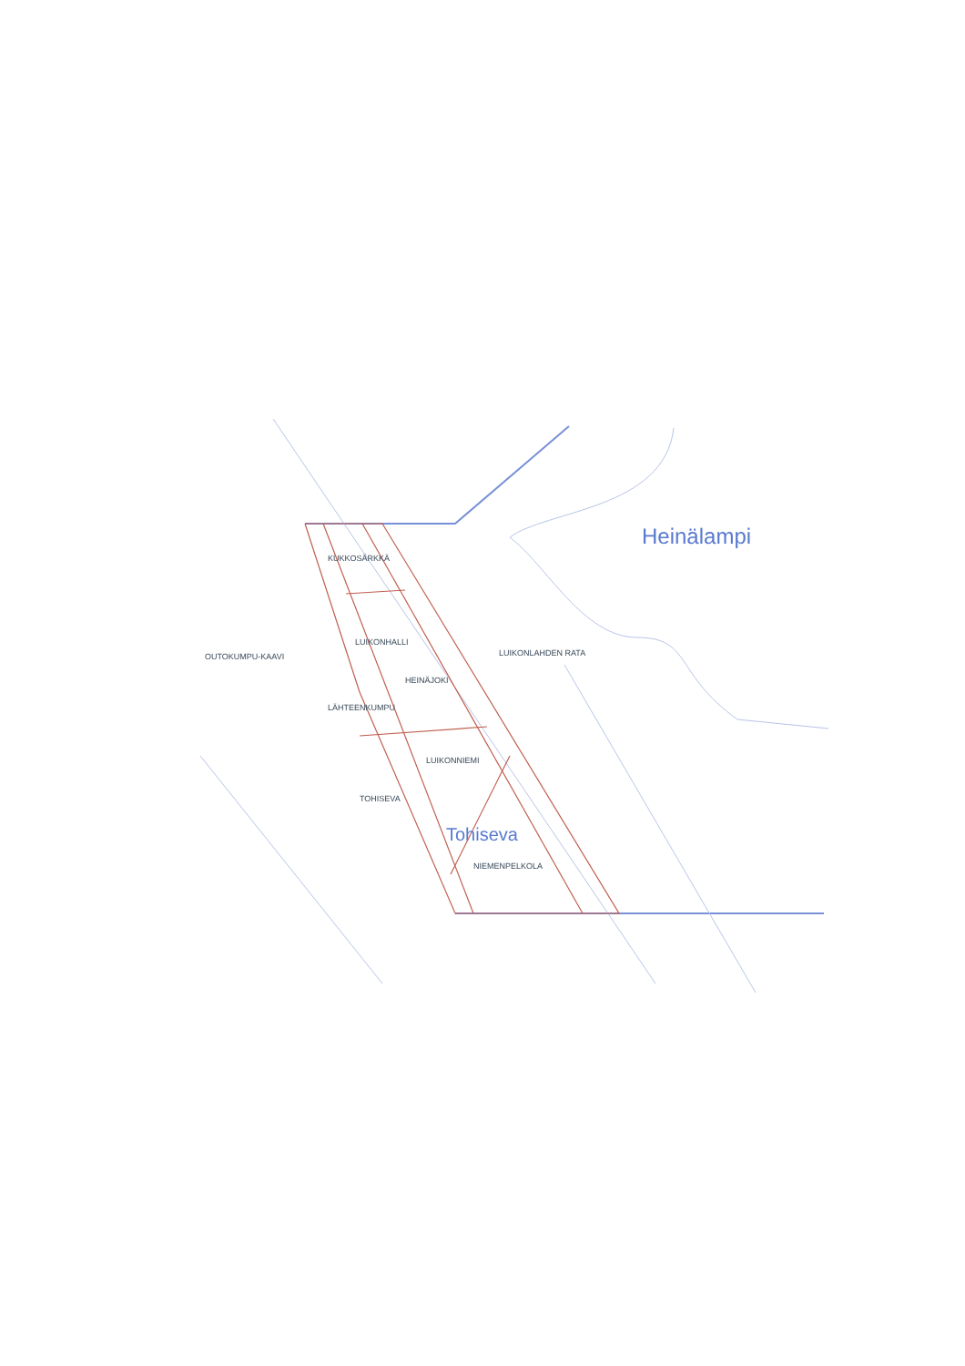Heinälampi
KUKKOSÄRKKÄ
LUIKONHALLI
LUIKONLAHDEN RATA
OUTOKUMPU-KAAVI
HEINÄJOKI
LÄHTEENKUMPU
LUIKONNIEMI
TOHISEVA
Tohiseva
NIEMENPELKOLA